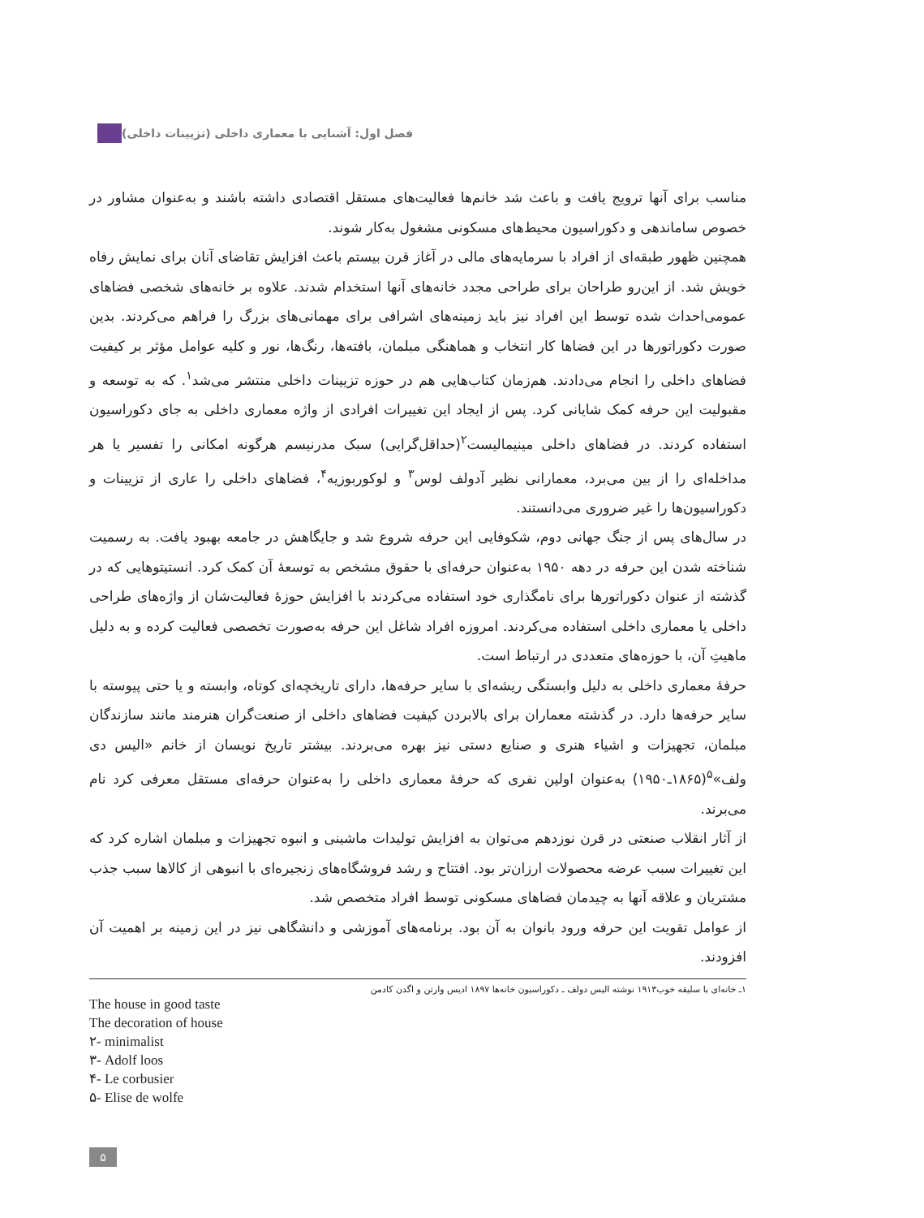فصل اول: آشنایی با معماری داخلی (تزیینات داخلی)
مناسب برای آنها ترویج یافت و باعث شد خانم‌ها فعالیت‌های مستقل اقتصادی داشته باشند و به‌عنوان مشاور در خصوص ساماندهی و دکوراسیون محیط‌های مسکونی مشغول به‌کار شوند.
همچنین ظهور طبقه‌ای از افراد با سرمایه‌های مالی در آغاز قرن بیستم باعث افزایش تقاضای آنان برای نمایش رفاه خویش شد. از این‌رو طراحان برای طراحی مجدد خانه‌های آنها استخدام شدند. علاوه بر خانه‌های شخصی فضاهای عمومی‌احداث شده توسط این افراد نیز باید زمینه‌های اشرافی برای مهمانی‌های بزرگ را فراهم می‌کردند. بدین صورت دکوراتورها در این فضاها کار انتخاب و هماهنگی مبلمان، بافته‌ها، رنگ‌ها، نور و کلیه عوامل مؤثر بر کیفیت فضاهای داخلی را انجام می‌دادند. هم‌زمان کتاب‌هایی هم در حوزه تزیینات داخلی منتشر می‌شد<sup>۱</sup>. که به توسعه و مقبولیت این حرفه کمک شایانی کرد. پس از ایجاد این تغییرات افرادی از واژه معماری داخلی به جای دکوراسیون استفاده کردند. در فضاهای داخلی مینیمالیست<sup>۲</sup>(حداقل‌گرایی) سبک مدرنیسم هرگونه امکانی را تفسیر یا هر مداخله‌ای را از بین می‌برد، معمارانی نظیر آدولف لوس<sup>۳</sup> و لوکوربوزیه<sup>۴</sup>، فضاهای داخلی را عاری از تزیینات و دکوراسیون‌ها را غیر ضروری می‌دانستند.
در سال‌های پس از جنگ جهانی دوم، شکوفایی این حرفه شروع شد و جایگاهش در جامعه بهبود یافت. به رسمیت شناخته شدن این حرفه در دهه ۱۹۵۰ به‌عنوان حرفه‌ای با حقوق مشخص به توسعهٔ آن کمک کرد. انستیتوهایی که در گذشته از عنوان دکوراتورها برای نامگذاری خود استفاده می‌کردند با افزایش حوزهٔ فعالیت‌شان از واژه‌های طراحی داخلی یا معماری داخلی استفاده می‌کردند. امروزه افراد شاغل این حرفه به‌صورت تخصصی فعالیت کرده و به دلیل ماهیتِ آن، با حوزه‌های متعددی در ارتباط است.
حرفهٔ معماری داخلی به دلیل وابستگی ریشه‌ای با سایر حرفه‌ها، دارای تاریخچه‌ای کوتاه، وابسته و یا حتی پیوسته با سایر حرفه‌ها دارد. در گذشته معماران برای بالابردن کیفیت فضاهای داخلی از صنعت‌گران هنرمند مانند سازندگان مبلمان، تجهیزات و اشیاء هنری و صنایع دستی نیز بهره می‌بردند. بیشتر تاریخ نویسان از خانم «الیس دی ولف»<sup>۵</sup>(۱۸۶۵ـ۱۹۵۰) به‌عنوان اولین نفری که حرفهٔ معماری داخلی را به‌عنوان حرفه‌ای مستقل معرفی کرد نام می‌برند.
از آثار انقلاب صنعتی در قرن نوزدهم می‌توان به افزایش تولیدات ماشینی و انبوه تجهیزات و مبلمان اشاره کرد که این تغییرات سبب عرضه محصولات ارزان‌تر بود. افتتاح و رشد فروشگاه‌های زنجیره‌ای با انبوهی از کالاها سبب جذب مشتریان و علاقه آنها به چیدمان فضاهای مسکونی توسط افراد متخصص شد.
از عوامل تقویت این حرفه ورود بانوان به آن بود. برنامه‌های آموزشی و دانشگاهی نیز در این زمینه بر اهمیت آن افزودند.
۱ـ خانه‌ای با سلیقه خوب۱۹۱۳ نوشته الیس دولف ـ دکوراسیون خانه‌ها ۱۸۹۷ ادیس وارتن و اگدن کادمن
The house in good taste
The decoration of house
۲- minimalist
۳- Adolf loos
۴- Le corbusier
۵- Elise de wolfe
۵